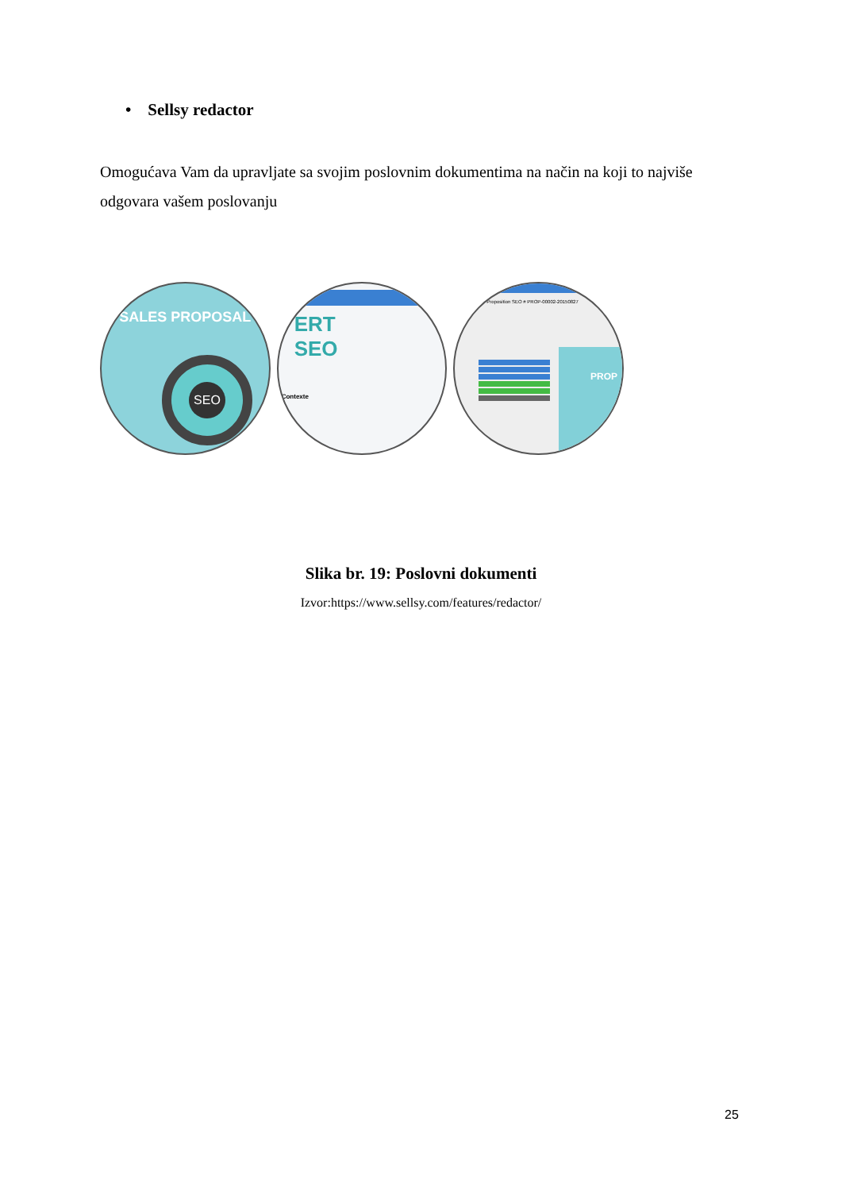• Sellsy redactor
Omogućava Vam da upravljate sa svojim poslovnim dokumentima na način na koji to najviše odgovara vašem poslovanju
SALES PROPOSAL
SEO
ERT
SEO
Contexte
Proposition SEO # PROP-00002-20150827
PROP
Slika br. 19: Poslovni dokumenti
Izvor:https://www.sellsy.com/features/redactor/
25